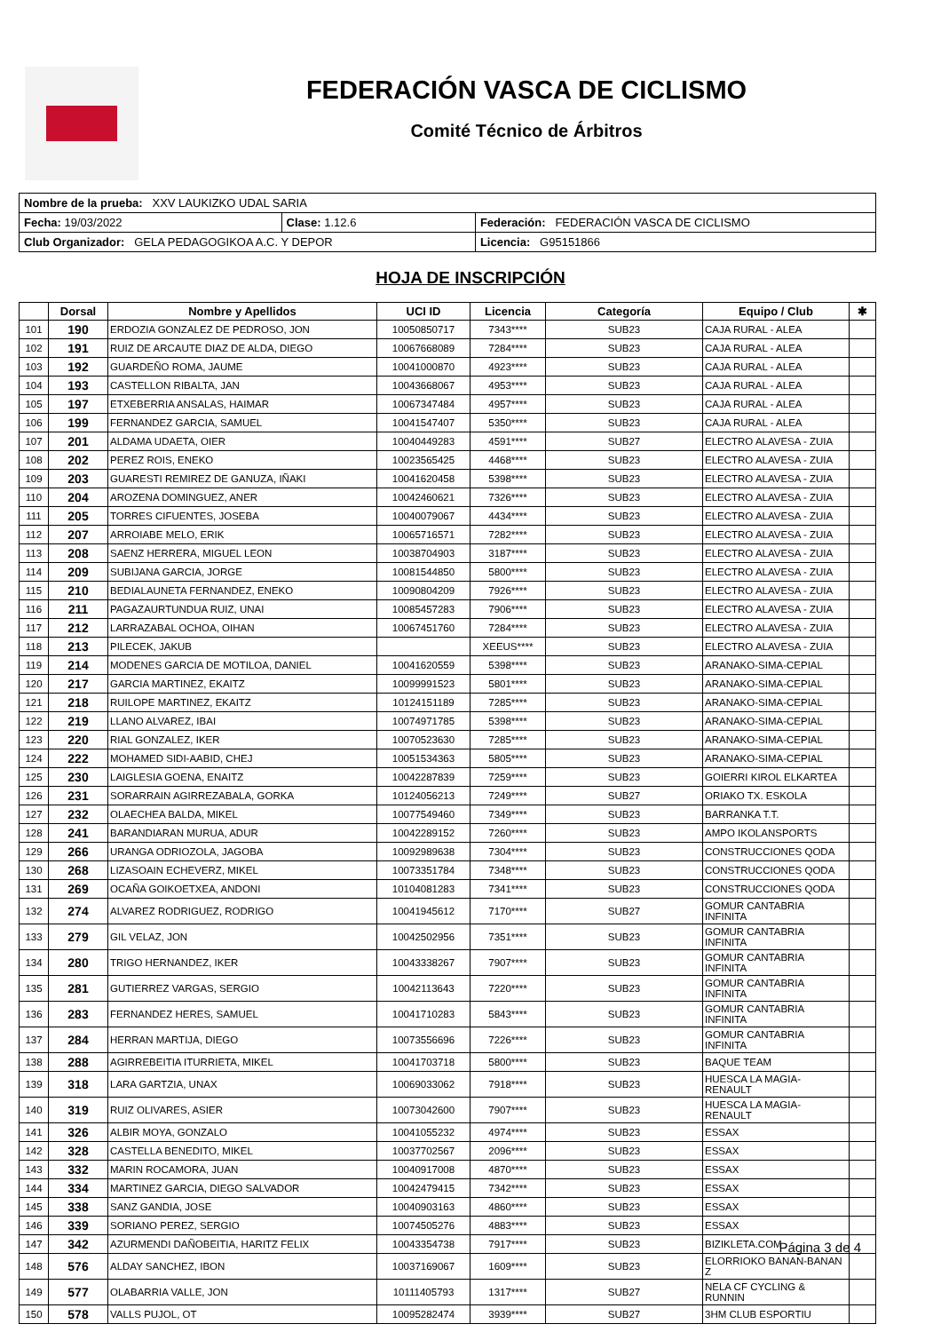FEDERACIÓN VASCA DE CICLISMO
Comité Técnico de Árbitros
| Nombre de la prueba: XXV LAUKIZKO UDAL SARIA | | |
| Fecha: 19/03/2022 | Clase: 1.12.6 | Federación: FEDERACIÓN VASCA DE CICLISMO |
| Club Organizador: GELA PEDAGOGIKOA A.C. Y DEPOR | | Licencia: G95151866 |
HOJA DE INSCRIPCIÓN
| | Dorsal | Nombre y Apellidos | UCI ID | Licencia | Categoría | Equipo / Club | ✱ |
| --- | --- | --- | --- | --- | --- | --- | --- |
| 101 | 190 | ERDOZIA GONZALEZ DE PEDROSO, JON | 10050850717 | 7343**** | SUB23 | CAJA RURAL - ALEA | |
| 102 | 191 | RUIZ DE ARCAUTE DIAZ DE ALDA, DIEGO | 10067668089 | 7284**** | SUB23 | CAJA RURAL - ALEA | |
| 103 | 192 | GUARDEÑO ROMA, JAUME | 10041000870 | 4923**** | SUB23 | CAJA RURAL - ALEA | |
| 104 | 193 | CASTELLON RIBALTA, JAN | 10043668067 | 4953**** | SUB23 | CAJA RURAL - ALEA | |
| 105 | 197 | ETXEBERRIA ANSALAS, HAIMAR | 10067347484 | 4957**** | SUB23 | CAJA RURAL - ALEA | |
| 106 | 199 | FERNANDEZ GARCIA, SAMUEL | 10041547407 | 5350**** | SUB23 | CAJA RURAL - ALEA | |
| 107 | 201 | ALDAMA UDAETA, OIER | 10040449283 | 4591**** | SUB27 | ELECTRO ALAVESA - ZUIA | |
| 108 | 202 | PEREZ ROIS, ENEKO | 10023565425 | 4468**** | SUB23 | ELECTRO ALAVESA - ZUIA | |
| 109 | 203 | GUARESTI REMIREZ DE GANUZA, IÑAKI | 10041620458 | 5398**** | SUB23 | ELECTRO ALAVESA - ZUIA | |
| 110 | 204 | AROZENA DOMINGUEZ, ANER | 10042460621 | 7326**** | SUB23 | ELECTRO ALAVESA - ZUIA | |
| 111 | 205 | TORRES CIFUENTES, JOSEBA | 10040079067 | 4434**** | SUB23 | ELECTRO ALAVESA - ZUIA | |
| 112 | 207 | ARROIABE MELO, ERIK | 10065716571 | 7282**** | SUB23 | ELECTRO ALAVESA - ZUIA | |
| 113 | 208 | SAENZ HERRERA, MIGUEL LEON | 10038704903 | 3187**** | SUB23 | ELECTRO ALAVESA - ZUIA | |
| 114 | 209 | SUBIJANA GARCIA, JORGE | 10081544850 | 5800**** | SUB23 | ELECTRO ALAVESA - ZUIA | |
| 115 | 210 | BEDIALAUNETA FERNANDEZ, ENEKO | 10090804209 | 7926**** | SUB23 | ELECTRO ALAVESA - ZUIA | |
| 116 | 211 | PAGAZAURTUNDUA RUIZ, UNAI | 10085457283 | 7906**** | SUB23 | ELECTRO ALAVESA - ZUIA | |
| 117 | 212 | LARRAZABAL OCHOA, OIHAN | 10067451760 | 7284**** | SUB23 | ELECTRO ALAVESA - ZUIA | |
| 118 | 213 | PILECEK, JAKUB | | XEEUS**** | SUB23 | ELECTRO ALAVESA - ZUIA | |
| 119 | 214 | MODENES GARCIA DE MOTILOA, DANIEL | 10041620559 | 5398**** | SUB23 | ARANAKO-SIMA-CEPIAL | |
| 120 | 217 | GARCIA MARTINEZ, EKAITZ | 10099991523 | 5801**** | SUB23 | ARANAKO-SIMA-CEPIAL | |
| 121 | 218 | RUILOPE MARTINEZ, EKAITZ | 10124151189 | 7285**** | SUB23 | ARANAKO-SIMA-CEPIAL | |
| 122 | 219 | LLANO ALVAREZ, IBAI | 10074971785 | 5398**** | SUB23 | ARANAKO-SIMA-CEPIAL | |
| 123 | 220 | RIAL GONZALEZ, IKER | 10070523630 | 7285**** | SUB23 | ARANAKO-SIMA-CEPIAL | |
| 124 | 222 | MOHAMED SIDI-AABID, CHEJ | 10051534363 | 5805**** | SUB23 | ARANAKO-SIMA-CEPIAL | |
| 125 | 230 | LAIGLESIA GOENA, ENAITZ | 10042287839 | 7259**** | SUB23 | GOIERRI KIROL ELKARTEA | |
| 126 | 231 | SORARRAIN AGIRREZABALA, GORKA | 10124056213 | 7249**** | SUB27 | ORIAKO TX. ESKOLA | |
| 127 | 232 | OLAECHEA BALDA, MIKEL | 10077549460 | 7349**** | SUB23 | BARRANKA T.T. | |
| 128 | 241 | BARANDIARAN MURUA, ADUR | 10042289152 | 7260**** | SUB23 | AMPO IKOLANSPORTS | |
| 129 | 266 | URANGA ODRIOZOLA, JAGOBA | 10092989638 | 7304**** | SUB23 | CONSTRUCCIONES QODA | |
| 130 | 268 | LIZASOAIN ECHEVERZ, MIKEL | 10073351784 | 7348**** | SUB23 | CONSTRUCCIONES QODA | |
| 131 | 269 | OCAÑA GOIKOETXEA, ANDONI | 10104081283 | 7341**** | SUB23 | CONSTRUCCIONES QODA | |
| 132 | 274 | ALVAREZ RODRIGUEZ, RODRIGO | 10041945612 | 7170**** | SUB27 | GOMUR CANTABRIA INFINITA | |
| 133 | 279 | GIL VELAZ, JON | 10042502956 | 7351**** | SUB23 | GOMUR CANTABRIA INFINITA | |
| 134 | 280 | TRIGO HERNANDEZ, IKER | 10043338267 | 7907**** | SUB23 | GOMUR CANTABRIA INFINITA | |
| 135 | 281 | GUTIERREZ VARGAS, SERGIO | 10042113643 | 7220**** | SUB23 | GOMUR CANTABRIA INFINITA | |
| 136 | 283 | FERNANDEZ HERES, SAMUEL | 10041710283 | 5843**** | SUB23 | GOMUR CANTABRIA INFINITA | |
| 137 | 284 | HERRAN MARTIJA, DIEGO | 10073556696 | 7226**** | SUB23 | GOMUR CANTABRIA INFINITA | |
| 138 | 288 | AGIRREBEITIA ITURRIETA, MIKEL | 10041703718 | 5800**** | SUB23 | BAQUE TEAM | |
| 139 | 318 | LARA GARTZIA, UNAX | 10069033062 | 7918**** | SUB23 | HUESCA LA MAGIA-RENAULT | |
| 140 | 319 | RUIZ OLIVARES, ASIER | 10073042600 | 7907**** | SUB23 | HUESCA LA MAGIA-RENAULT | |
| 141 | 326 | ALBIR MOYA, GONZALO | 10041055232 | 4974**** | SUB23 | ESSAX | |
| 142 | 328 | CASTELLA BENEDITO, MIKEL | 10037702567 | 2096**** | SUB23 | ESSAX | |
| 143 | 332 | MARIN ROCAMORA, JUAN | 10040917008 | 4870**** | SUB23 | ESSAX | |
| 144 | 334 | MARTINEZ GARCIA, DIEGO SALVADOR | 10042479415 | 7342**** | SUB23 | ESSAX | |
| 145 | 338 | SANZ GANDIA, JOSE | 10040903163 | 4860**** | SUB23 | ESSAX | |
| 146 | 339 | SORIANO PEREZ, SERGIO | 10074505276 | 4883**** | SUB23 | ESSAX | |
| 147 | 342 | AZURMENDI DAÑOBEITIA, HARITZ FELIX | 10043354738 | 7917**** | SUB23 | BIZIKLETA.COM | |
| 148 | 576 | ALDAY SANCHEZ, IBON | 10037169067 | 1609**** | SUB23 | ELORRIOKO BANAN-BANAN Z | |
| 149 | 577 | OLABARRIA VALLE, JON | 10111405793 | 1317**** | SUB27 | NELA CF CYCLING & RUNNIN | |
| 150 | 578 | VALLS PUJOL, OT | 10095282474 | 3939**** | SUB27 | 3HM CLUB ESPORTIU | |
Página 3 de 4